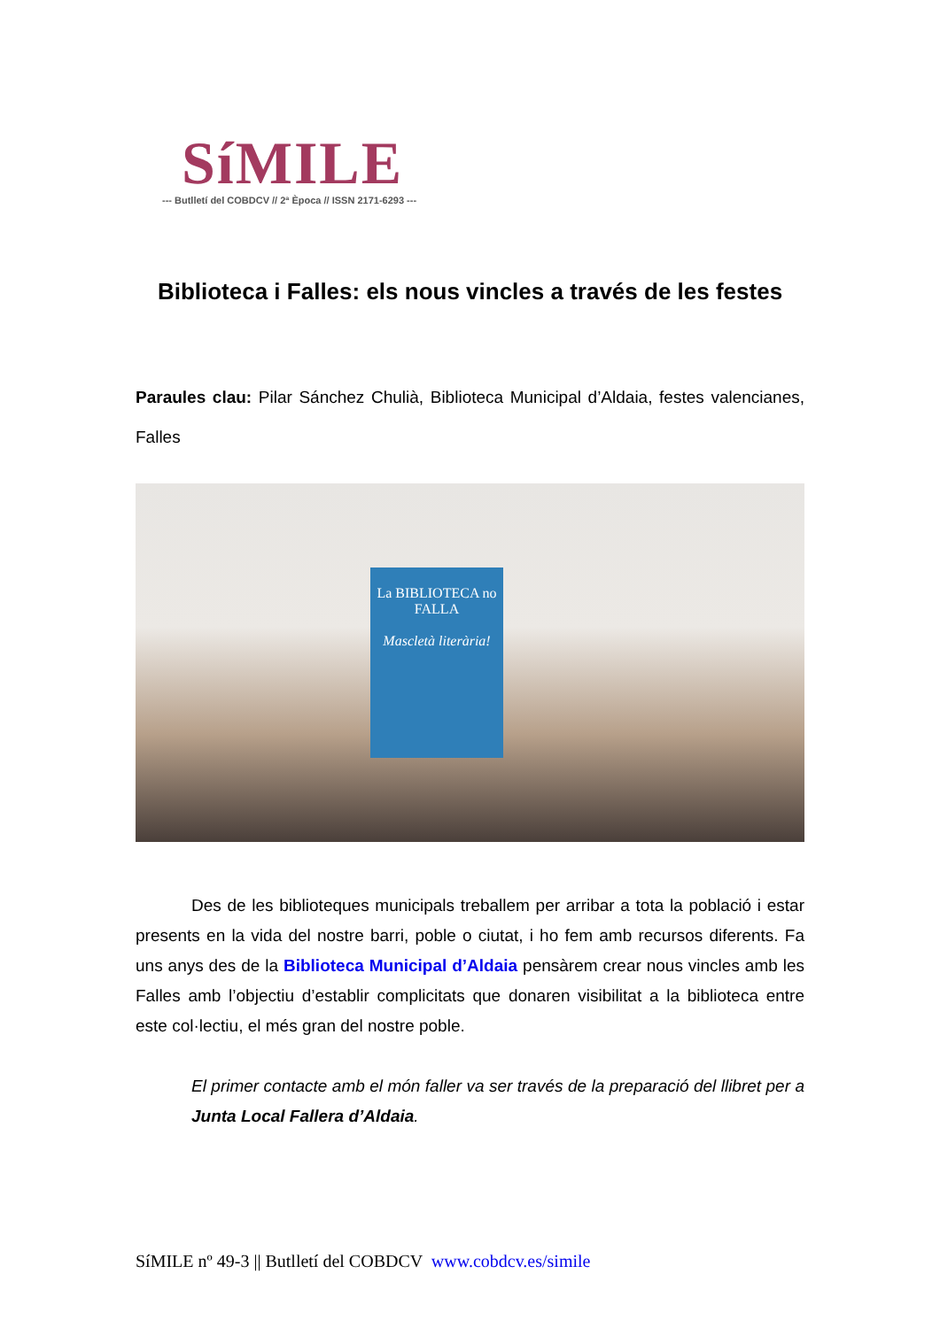SíMILE
--- Butlletí del COBDCV // 2ª Època // ISSN 2171-6293 ---
Biblioteca i Falles: els nous vincles a través de les festes
Paraules clau: Pilar Sánchez Chulià, Biblioteca Municipal d’Aldaia, festes valencianes, Falles
La BIBLIOTECA no
FALLA
Mascletà literària!
Des de les biblioteques municipals treballem per arribar a tota la població i estar presents en la vida del nostre barri, poble o ciutat, i ho fem amb recursos diferents. Fa uns anys des de la Biblioteca Municipal d’Aldaia pensàrem crear nous vincles amb les Falles amb l’objectiu d’establir complicitats que donaren visibilitat a la biblioteca entre este col·lectiu, el més gran del nostre poble.
El primer contacte amb el món faller va ser través de la preparació del llibret per a Junta Local Fallera d’Aldaia.
SíMILE nº 49-3 || Butlletí del COBDCV www.cobdcv.es/simile